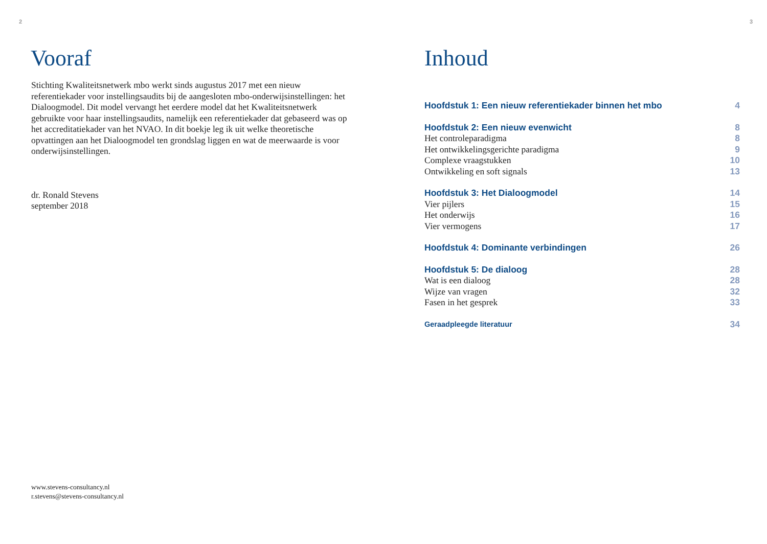2
Vooraf
Stichting Kwaliteitsnetwerk mbo werkt sinds augustus 2017 met een nieuw referentiekader voor instellingsaudits bij de aangesloten mbo-onderwijs­instellingen: het Dialoogmodel. Dit model vervangt het eerdere model dat het Kwaliteitsnetwerk gebruikte voor haar instellingsaudits, namelijk een referentiekader dat gebaseerd was op het accreditatiekader van het NVAO. In dit boekje leg ik uit welke theoretische opvattingen aan het Dialoogmodel ten grondslag liggen en wat de meerwaarde is voor onderwijsinstellingen.
dr. Ronald Stevens
september 2018
www.stevens-consultancy.nl
r.stevens@stevens-consultancy.nl
3
Inhoud
Hoofdstuk 1: Een nieuw referentiekader binnen het mbo 4
Hoofdstuk 2: Een nieuw evenwicht 8
Het controleparadigma 8
Het ontwikkelingsgerichte paradigma 9
Complexe vraagstukken 10
Ontwikkeling en soft signals 13
Hoofdstuk 3: Het Dialoogmodel 14
Vier pijlers 15
Het onderwijs 16
Vier vermogens 17
Hoofdstuk 4: Dominante verbindingen 26
Hoofdstuk 5: De dialoog 28
Wat is een dialoog 28
Wijze van vragen 32
Fasen in het gesprek 33
Geraadpleegde literatuur 34